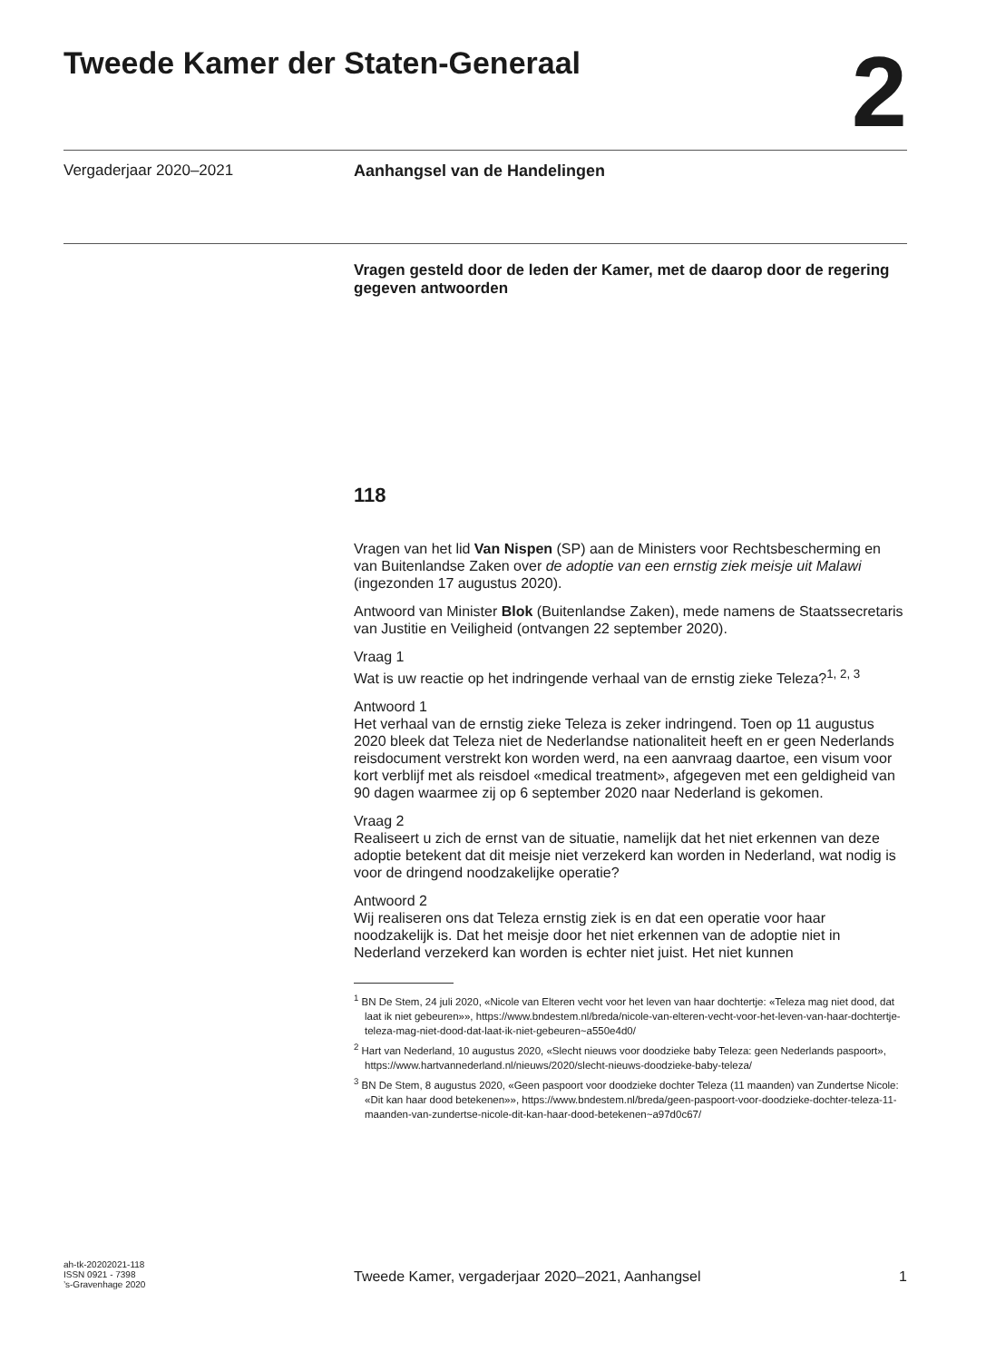Tweede Kamer der Staten-Generaal
2
Vergaderjaar 2020–2021 Aanhangsel van de Handelingen
Vragen gesteld door de leden der Kamer, met de daarop door de regering gegeven antwoorden
118
Vragen van het lid Van Nispen (SP) aan de Ministers voor Rechtsbescherming en van Buitenlandse Zaken over de adoptie van een ernstig ziek meisje uit Malawi (ingezonden 17 augustus 2020).
Antwoord van Minister Blok (Buitenlandse Zaken), mede namens de Staatssecretaris van Justitie en Veiligheid (ontvangen 22 september 2020).
Vraag 1
Wat is uw reactie op het indringende verhaal van de ernstig zieke Teleza?<sup>1, 2, 3</sup>
Antwoord 1
Het verhaal van de ernstig zieke Teleza is zeker indringend. Toen op 11 augustus 2020 bleek dat Teleza niet de Nederlandse nationaliteit heeft en er geen Nederlands reisdocument verstrekt kon worden werd, na een aanvraag daartoe, een visum voor kort verblijf met als reisdoel «medical treatment», afgegeven met een geldigheid van 90 dagen waarmee zij op 6 september 2020 naar Nederland is gekomen.
Vraag 2
Realiseert u zich de ernst van de situatie, namelijk dat het niet erkennen van deze adoptie betekent dat dit meisje niet verzekerd kan worden in Nederland, wat nodig is voor de dringend noodzakelijke operatie?
Antwoord 2
Wij realiseren ons dat Teleza ernstig ziek is en dat een operatie voor haar noodzakelijk is. Dat het meisje door het niet erkennen van de adoptie niet in Nederland verzekerd kan worden is echter niet juist. Het niet kunnen
<sup>1</sup> BN De Stem, 24 juli 2020, «Nicole van Elteren vecht voor het leven van haar dochtertje: «Teleza mag niet dood, dat laat ik niet gebeuren»», https://www.bndestem.nl/breda/nicole-van-elteren-vecht-voor-het-leven-van-haar-dochtertje-teleza-mag-niet-dood-dat-laat-ik-niet-gebeuren~a550e4d0/
<sup>2</sup> Hart van Nederland, 10 augustus 2020, «Slecht nieuws voor doodzieke baby Teleza: geen Nederlands paspoort», https://www.hartvannederland.nl/nieuws/2020/slecht-nieuws-doodzieke-baby-teleza/
<sup>3</sup> BN De Stem, 8 augustus 2020, «Geen paspoort voor doodzieke dochter Teleza (11 maanden) van Zundertse Nicole: «Dit kan haar dood betekenen»», https://www.bndestem.nl/breda/geen-paspoort-voor-doodzieke-dochter-teleza-11-maanden-van-zundertse-nicole-dit-kan-haar-dood-betekenen~a97d0c67/
ah-tk-20202021-118
ISSN 0921 - 7398
’s-Gravenhage 2020
Tweede Kamer, vergaderjaar 2020–2021, Aanhangsel 1